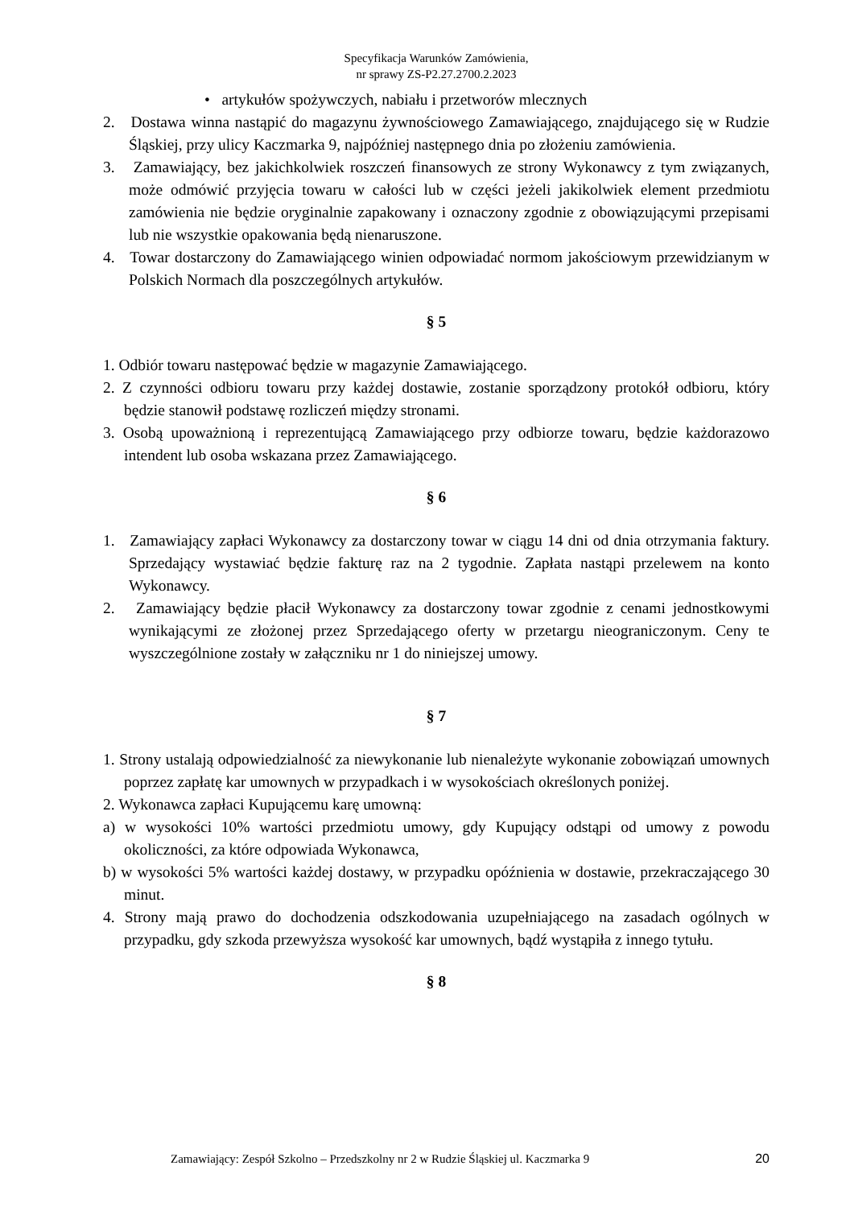Specyfikacja Warunków Zamówienia,
nr sprawy ZS-P2.27.2700.2.2023
• artykułów spożywczych, nabiału i przetworów mlecznych
2. Dostawa winna nastąpić do magazynu żywnościowego Zamawiającego, znajdującego się w Rudzie Śląskiej, przy ulicy Kaczmarka 9, najpóźniej następnego dnia po złożeniu zamówienia.
3. Zamawiający, bez jakichkolwiek roszczeń finansowych ze strony Wykonawcy z tym związanych, może odmówić przyjęcia towaru w całości lub w części jeżeli jakikolwiek element przedmiotu zamówienia nie będzie oryginalnie zapakowany i oznaczony zgodnie z obowiązującymi przepisami lub nie wszystkie opakowania będą nienaruszone.
4. Towar dostarczony do Zamawiającego winien odpowiadać normom jakościowym przewidzianym w Polskich Normach dla poszczególnych artykułów.
§ 5
1. Odbiór towaru następować będzie w magazynie Zamawiającego.
2. Z czynności odbioru towaru przy każdej dostawie, zostanie sporządzony protokół odbioru, który będzie stanowił podstawę rozliczeń między stronami.
3. Osobą upoważnioną i reprezentującą Zamawiającego przy odbiorze towaru, będzie każdorazowo intendent lub osoba wskazana przez Zamawiającego.
§ 6
1. Zamawiający zapłaci Wykonawcy za dostarczony towar w ciągu 14 dni od dnia otrzymania faktury. Sprzedający wystawiać będzie fakturę raz na 2 tygodnie. Zapłata nastąpi przelewem na konto Wykonawcy.
2. Zamawiający będzie płacił Wykonawcy za dostarczony towar zgodnie z cenami jednostkowymi wynikającymi ze złożonej przez Sprzedającego oferty w przetargu nieograniczonym. Ceny te wyszczególnione zostały w załączniku nr 1 do niniejszej umowy.
§ 7
1. Strony ustalają odpowiedzialność za niewykonanie lub nienależyte wykonanie zobowiązań umownych poprzez zapłatę kar umownych w przypadkach i w wysokościach określonych poniżej.
2. Wykonawca zapłaci Kupującemu karę umowną:
a) w wysokości 10% wartości przedmiotu umowy, gdy Kupujący odstąpi od umowy z powodu okoliczności, za które odpowiada Wykonawca,
b) w wysokości 5% wartości każdej dostawy, w przypadku opóźnienia w dostawie, przekraczającego 30 minut.
4. Strony mają prawo do dochodzenia odszkodowania uzupełniającego na zasadach ogólnych w przypadku, gdy szkoda przewyższa wysokość kar umownych, bądź wystąpiła z innego tytułu.
§ 8
Zamawiający: Zespół Szkolno – Przedszkolny nr 2 w Rudzie Śląskiej ul. Kaczmarka 9 20